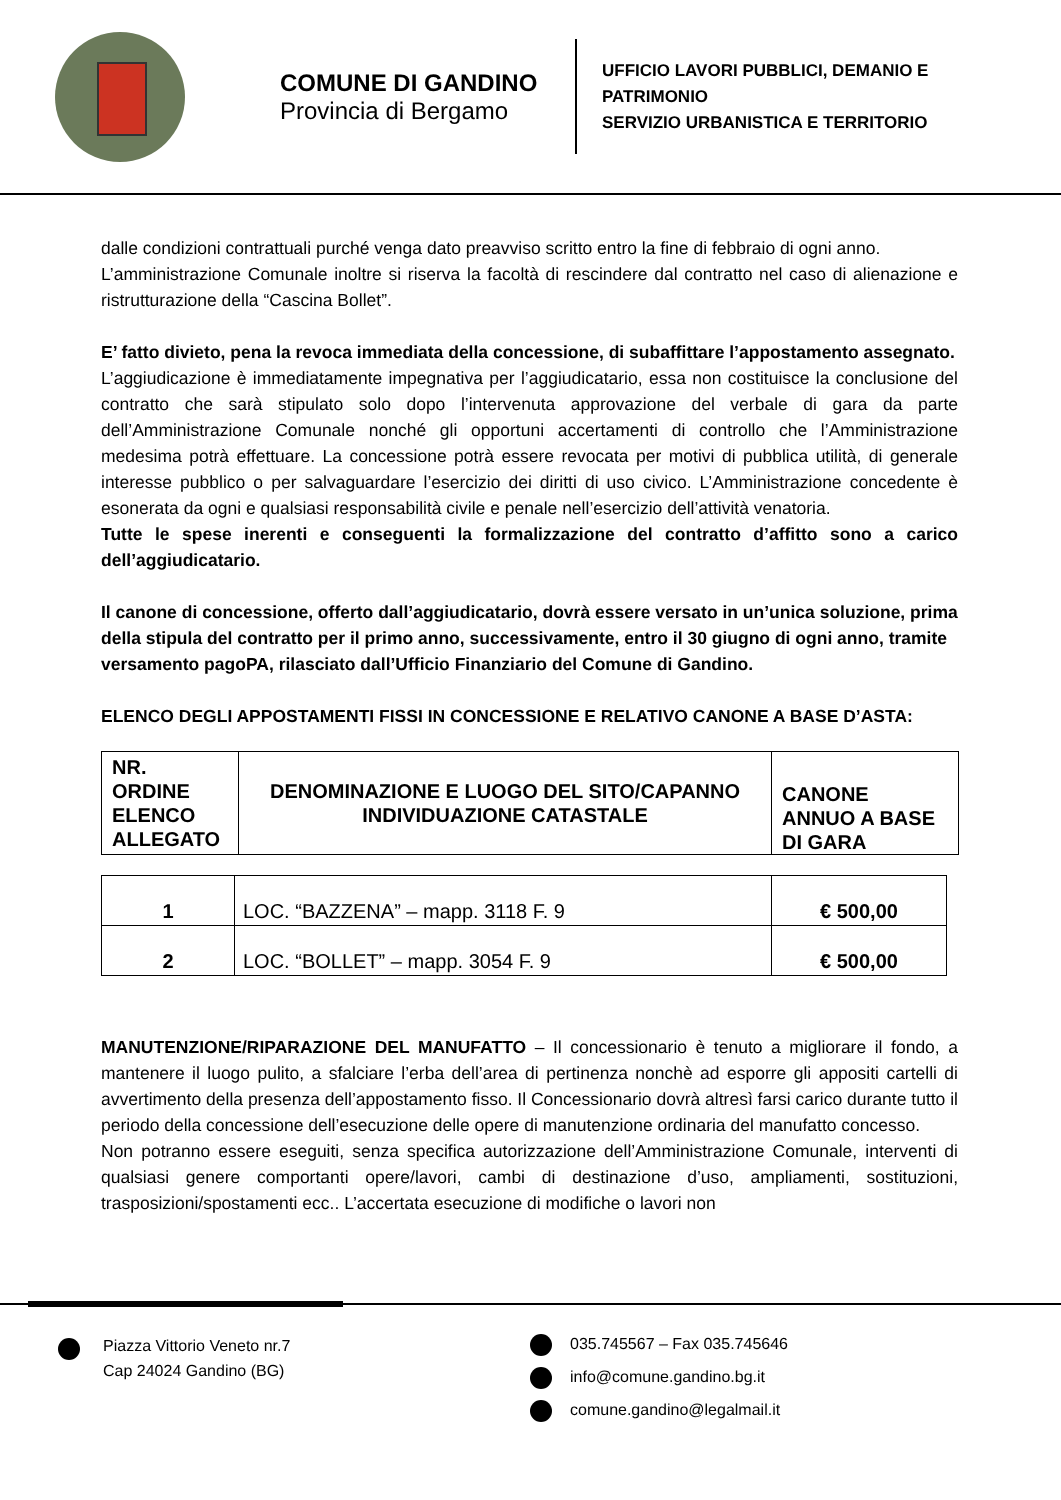COMUNE DI GANDINO
Provincia di Bergamo
UFFICIO LAVORI PUBBLICI, DEMANIO E
PATRIMONIO
SERVIZIO URBANISTICA E TERRITORIO
dalle condizioni contrattuali purché venga dato preavviso scritto entro la fine di febbraio di ogni anno.
L’amministrazione Comunale inoltre si riserva la facoltà di rescindere dal contratto nel caso di alienazione e ristrutturazione della “Cascina Bollet”.
E’ fatto divieto, pena la revoca immediata della concessione, di subaffittare l’appostamento assegnato.
L’aggiudicazione è immediatamente impegnativa per l’aggiudicatario, essa non costituisce la conclusione del contratto che sarà stipulato solo dopo l’intervenuta approvazione del verbale di gara da parte dell’Amministrazione Comunale nonché gli opportuni accertamenti di controllo che l’Amministrazione medesima potrà effettuare. La concessione potrà essere revocata per motivi di pubblica utilità, di generale interesse pubblico o per salvaguardare l’esercizio dei diritti di uso civico. L’Amministrazione concedente è esonerata da ogni e qualsiasi responsabilità civile e penale nell’esercizio dell’attività venatoria.
Tutte le spese inerenti e conseguenti la formalizzazione del contratto d’affitto sono a carico dell’aggiudicatario.
Il canone di concessione, offerto dall’aggiudicatario, dovrà essere versato in un’unica soluzione, prima della stipula del contratto per il primo anno, successivamente, entro il 30 giugno di ogni anno, tramite versamento pagoPA, rilasciato dall’Ufficio Finanziario del Comune di Gandino.
ELENCO DEGLI APPOSTAMENTI FISSI IN CONCESSIONE E RELATIVO CANONE A BASE D’ASTA:
| NR. ORDINE ELENCO ALLEGATO | DENOMINAZIONE E LUOGO DEL SITO/CAPANNO INDIVIDUAZIONE CATASTALE | CANONE ANNUO A BASE DI GARA |
| 1 | LOC. “BAZZENA” – mapp. 3118 F. 9 | € 500,00 |
| 2 | LOC. “BOLLET” – mapp. 3054 F. 9 | € 500,00 |
MANUTENZIONE/RIPARAZIONE DEL MANUFATTO – Il concessionario è tenuto a migliorare il fondo, a mantenere il luogo pulito, a sfalciare l’erba dell’area di pertinenza nonchè ad esporre gli appositi cartelli di avvertimento della presenza dell’appostamento fisso. Il Concessionario dovrà altresì farsi carico durante tutto il periodo della concessione dell’esecuzione delle opere di manutenzione ordinaria del manufatto concesso.
Non potranno essere eseguiti, senza specifica autorizzazione dell’Amministrazione Comunale, interventi di qualsiasi genere comportanti opere/lavori, cambi di destinazione d’uso, ampliamenti, sostituzioni, trasposizioni/spostamenti ecc.. L’accertata esecuzione di modifiche o lavori non
Piazza Vittorio Veneto nr.7
Cap 24024 Gandino (BG)
035.745567 – Fax 035.745646
info@comune.gandino.bg.it
comune.gandino@legalmail.it